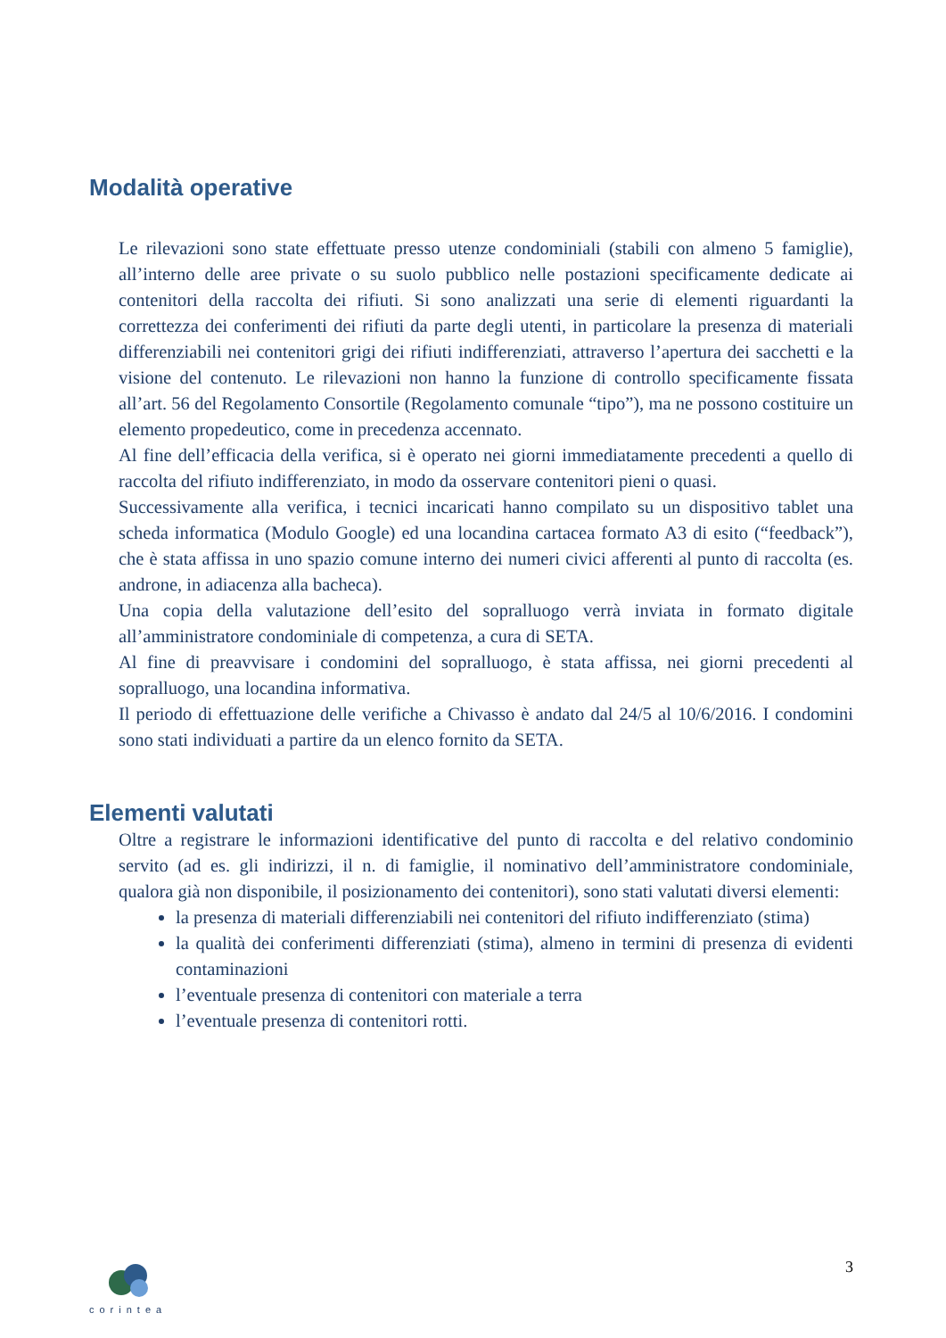Modalità operative
Le rilevazioni sono state effettuate presso utenze condominiali (stabili con almeno 5 famiglie), all’interno delle aree private o su suolo pubblico nelle postazioni specificamente dedicate ai contenitori della raccolta dei rifiuti. Si sono analizzati una serie di elementi riguardanti la correttezza dei conferimenti dei rifiuti da parte degli utenti, in particolare la presenza di materiali differenziabili nei contenitori grigi dei rifiuti indifferenziati, attraverso l’apertura dei sacchetti e la visione del contenuto. Le rilevazioni non hanno la funzione di controllo specificamente fissata all’art. 56 del Regolamento Consortile (Regolamento comunale “tipo”), ma ne possono costituire un elemento propedeutico, come in precedenza accennato.
Al fine dell’efficacia della verifica, si è operato nei giorni immediatamente precedenti a quello di raccolta del rifiuto indifferenziato, in modo da osservare contenitori pieni o quasi.
Successivamente alla verifica, i tecnici incaricati hanno compilato su un dispositivo tablet una scheda informatica (Modulo Google) ed una locandina cartacea formato A3 di esito (“feedback”), che è stata affissa in uno spazio comune interno dei numeri civici afferenti al punto di raccolta (es. androne, in adiacenza alla bacheca).
Una copia della valutazione dell’esito del sopralluogo verrà inviata in formato digitale all’amministratore condominiale di competenza, a cura di SETA.
Al fine di preavvisare i condomini del sopralluogo, è stata affissa, nei giorni precedenti al sopralluogo, una locandina informativa.
Il periodo di effettuazione delle verifiche a Chivasso è andato dal 24/5 al 10/6/2016. I condomini sono stati individuati a partire da un elenco fornito da SETA.
Elementi valutati
Oltre a registrare le informazioni identificative del punto di raccolta e del relativo condominio servito (ad es. gli indirizzi, il n. di famiglie, il nominativo dell’amministratore condominiale, qualora già non disponibile, il posizionamento dei contenitori), sono stati valutati diversi elementi:
la presenza di materiali differenziabili nei contenitori del rifiuto indifferenziato (stima)
la qualità dei conferimenti differenziati (stima), almeno in termini di presenza di evidenti contaminazioni
l’eventuale presenza di contenitori con materiale a terra
l’eventuale presenza di contenitori rotti.
corintea
3